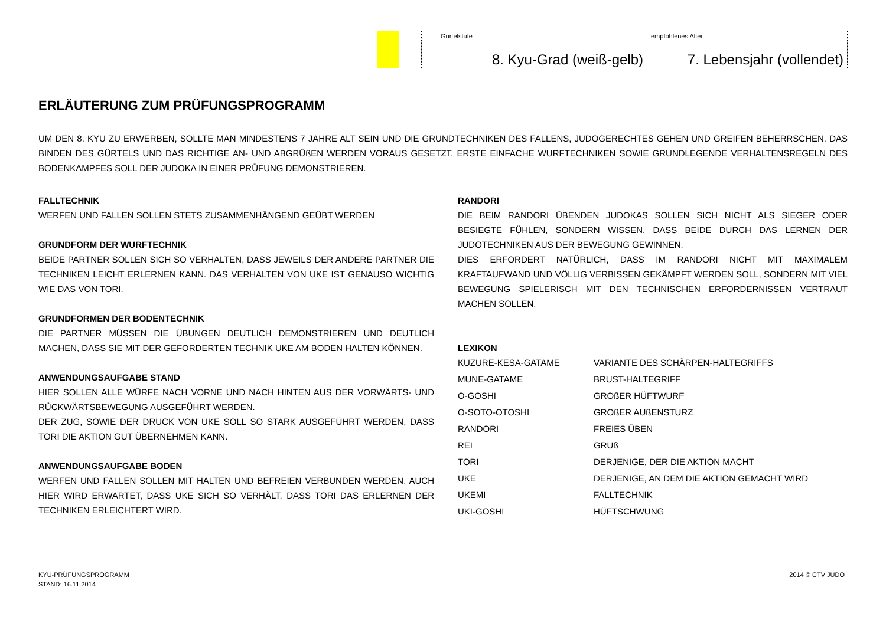Gürtelstufe
8. Kyu-Grad (weiß-gelb)
empfohlenes Alter
7. Lebensjahr (vollendet)
ERLÄUTERUNG ZUM PRÜFUNGSPROGRAMM
UM DEN 8. KYU ZU ERWERBEN, SOLLTE MAN MINDESTENS 7 JAHRE ALT SEIN UND DIE GRUNDTECHNIKEN DES FALLENS, JUDOGERECHTES GEHEN UND GREIFEN BEHERRSCHEN. DAS BINDEN DES GÜRTELS UND DAS RICHTIGE AN- UND ABGRÜßEN WERDEN VORAUS GESETZT. ERSTE EINFACHE WURFTECHNIKEN SOWIE GRUNDLEGENDE VERHALTENSREGELN DES BODENKAMPFES SOLL DER JUDOKA IN EINER PRÜFUNG DEMONSTRIEREN.
FALLTECHNIK
WERFEN UND FALLEN SOLLEN STETS ZUSAMMENHÄNGEND GEÜBT WERDEN
GRUNDFORM DER WURFTECHNIK
BEIDE PARTNER SOLLEN SICH SO VERHALTEN, DASS JEWEILS DER ANDERE PARTNER DIE TECHNIKEN LEICHT ERLERNEN KANN. DAS VERHALTEN VON UKE IST GENAUSO WICHTIG WIE DAS VON TORI.
GRUNDFORMEN DER BODENTECHNIK
DIE PARTNER MÜSSEN DIE ÜBUNGEN DEUTLICH DEMONSTRIEREN UND DEUTLICH MACHEN, DASS SIE MIT DER GEFORDERTEN TECHNIK UKE AM BODEN HALTEN KÖNNEN.
ANWENDUNGSAUFGABE STAND
HIER SOLLEN ALLE WÜRFE NACH VORNE UND NACH HINTEN AUS DER VORWÄRTS- UND RÜCKWÄRTSBEWEGUNG AUSGEFÜHRT WERDEN.
DER ZUG, SOWIE DER DRUCK VON UKE SOLL SO STARK AUSGEFÜHRT WERDEN, DASS TORI DIE AKTION GUT ÜBERNEHMEN KANN.
ANWENDUNGSAUFGABE BODEN
WERFEN UND FALLEN SOLLEN MIT HALTEN UND BEFREIEN VERBUNDEN WERDEN. AUCH HIER WIRD ERWARTET, DASS UKE SICH SO VERHÄLT, DASS TORI DAS ERLERNEN DER TECHNIKEN ERLEICHTERT WIRD.
RANDORI
DIE BEIM RANDORI ÜBENDEN JUDOKAS SOLLEN SICH NICHT ALS SIEGER ODER BESIEGTE FÜHLEN, SONDERN WISSEN, DASS BEIDE DURCH DAS LERNEN DER JUDOTECHNIKEN AUS DER BEWEGUNG GEWINNEN.
DIES ERFORDERT NATÜRLICH, DASS IM RANDORI NICHT MIT MAXIMALEM KRAFTAUFWAND UND VÖLLIG VERBISSEN GEKÄMPFT WERDEN SOLL, SONDERN MIT VIEL BEWEGUNG SPIELERISCH MIT DEN TECHNISCHEN ERFORDERNISSEN VERTRAUT MACHEN SOLLEN.
LEXIKON
| KUZURE-KESA-GATAME | VARIANTE DES SCHÄRPEN-HALTEGRIFFS |
| MUNE-GATAME | BRUST-HALTEGRIFF |
| O-GOSHI | GROßER HÜFTWURF |
| O-SOTO-OTOSHI | GROßER AUßENSTURZ |
| RANDORI | FREIES ÜBEN |
| REI | GRUß |
| TORI | DERJENIGE, DER DIE AKTION MACHT |
| UKE | DERJENIGE, AN DEM DIE AKTION GEMACHT WIRD |
| UKEMI | FALLTECHNIK |
| UKI-GOSHI | HÜFTSCHWUNG |
KYU-PRÜFUNGSPROGRAMM
STAND: 16.11.2014
2014 © CTV JUDO